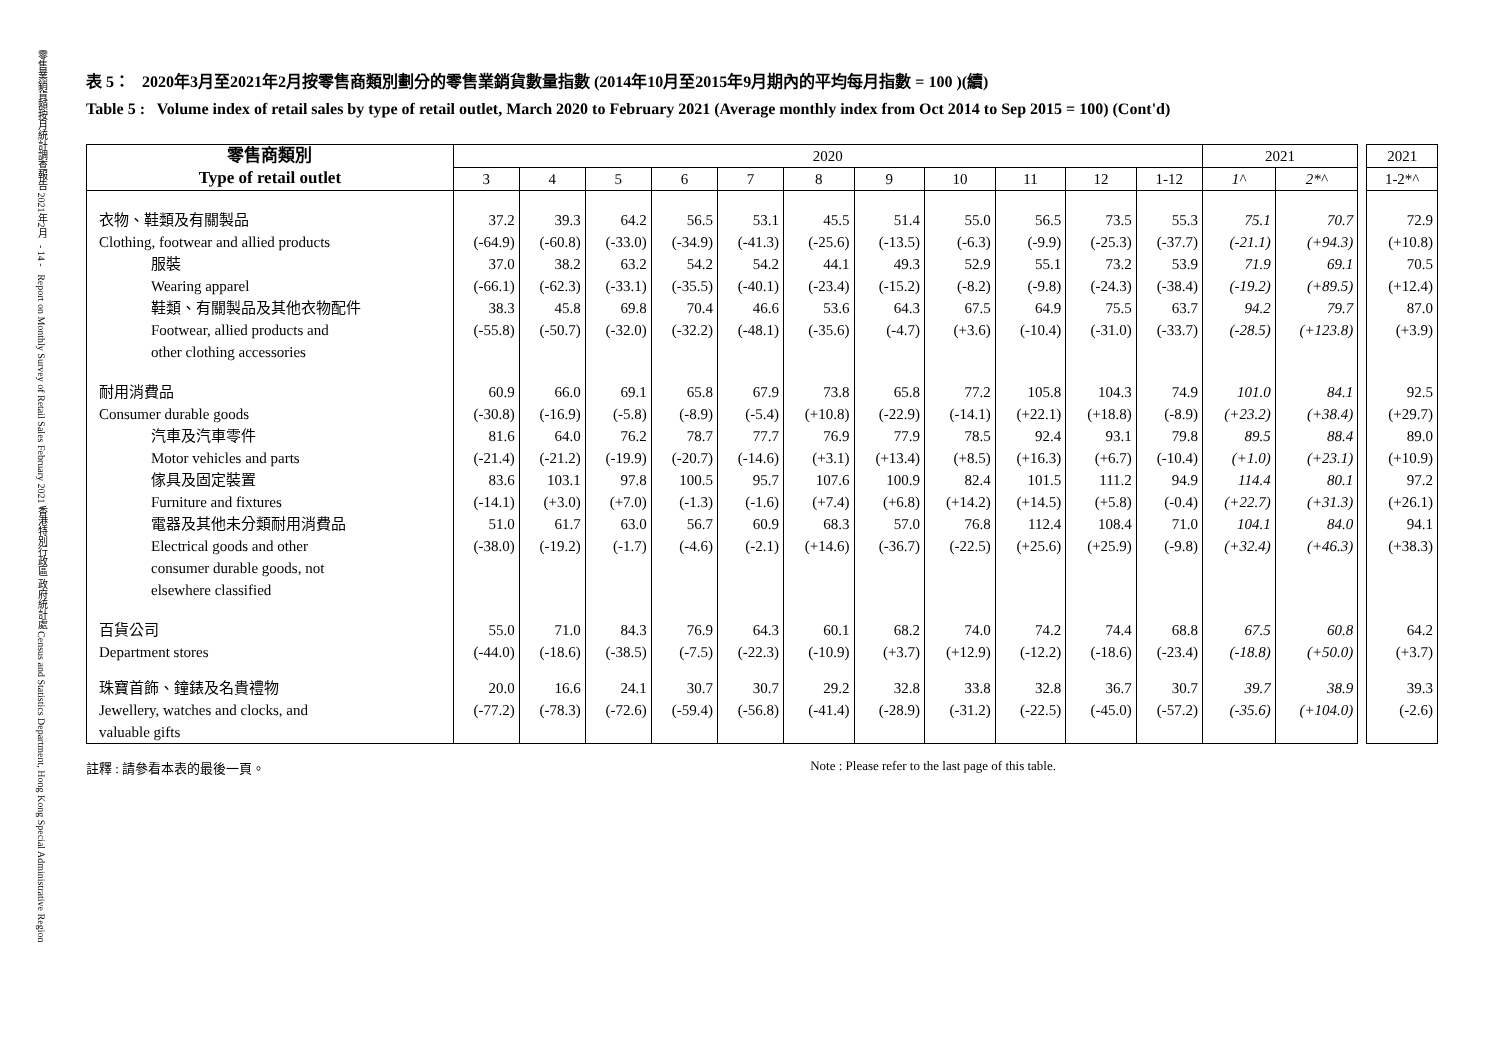零售業銷貨額按月統計調查報告 2021年2月 - 14 - Report on Monthly Survey of Retail Sales February 2021 香港特別行政區 政府統計處 Census and Statistics Department, Hong Kong Special Administrative Region
表 5： 2020年3月至2021年2月按零售商類別劃分的零售業銷貨數量指數 (2014年10月至2015年9月期內的平均每月指數 = 100 )(續)
Table 5 : Volume index of retail sales by type of retail outlet, March 2020 to February 2021 (Average monthly index from Oct 2014 to Sep 2015 = 100) (Cont'd)
| 零售商類別 Type of retail outlet | 2020 | | | | | | | | | | | 2021 | | | 2021 |
| --- | --- | --- | --- | --- | --- | --- | --- | --- | --- | --- | --- | --- | --- | --- | --- |
| | 3 | 4 | 5 | 6 | 7 | 8 | 9 | 10 | 11 | 12 | 1-12 | 1^ | 2*^ | | 1-2*^ |
| 衣物、鞋類及有關製品 Clothing, footwear and allied products | 37.2 (-64.9) | 39.3 (-60.8) | 64.2 (-33.0) | 56.5 (-34.9) | 53.1 (-41.3) | 45.5 (-25.6) | 51.4 (-13.5) | 55.0 (-6.3) | 56.5 (-9.9) | 73.5 (-25.3) | 55.3 (-37.7) | 75.1 (-21.1) | 70.7 (+94.3) | | 72.9 (+10.8) |
| 服裝 Wearing apparel | 37.0 (-66.1) | 38.2 (-62.3) | 63.2 (-33.1) | 54.2 (-35.5) | 54.2 (-40.1) | 44.1 (-23.4) | 49.3 (-15.2) | 52.9 (-8.2) | 55.1 (-9.8) | 73.2 (-24.3) | 53.9 (-38.4) | 71.9 (-19.2) | 69.1 (+89.5) | | 70.5 (+12.4) |
| 鞋類、有關製品及其他衣物配件 Footwear, allied products and other clothing accessories | 38.3 (-55.8) | 45.8 (-50.7) | 69.8 (-32.0) | 70.4 (-32.2) | 46.6 (-48.1) | 53.6 (-35.6) | 64.3 (-4.7) | 67.5 (+3.6) | 64.9 (-10.4) | 75.5 (-31.0) | 63.7 (-33.7) | 94.2 (-28.5) | 79.7 (+123.8) | | 87.0 (+3.9) |
| 耐用消費品 Consumer durable goods | 60.9 (-30.8) | 66.0 (-16.9) | 69.1 (-5.8) | 65.8 (-8.9) | 67.9 (-5.4) | 73.8 (+10.8) | 65.8 (-22.9) | 77.2 (-14.1) | 105.8 (+22.1) | 104.3 (+18.8) | 74.9 (-8.9) | 101.0 (+23.2) | 84.1 (+38.4) | | 92.5 (+29.7) |
| 汽車及汽車零件 Motor vehicles and parts | 81.6 (-21.4) | 64.0 (-21.2) | 76.2 (-19.9) | 78.7 (-20.7) | 77.7 (-14.6) | 76.9 (+3.1) | 77.9 (+13.4) | 78.5 (+8.5) | 92.4 (+16.3) | 93.1 (+6.7) | 79.8 (-10.4) | 89.5 (+1.0) | 88.4 (+23.1) | | 89.0 (+10.9) |
| 傢具及固定裝置 Furniture and fixtures | 83.6 (-14.1) | 103.1 (+3.0) | 97.8 (+7.0) | 100.5 (-1.3) | 95.7 (-1.6) | 107.6 (+7.4) | 100.9 (+6.8) | 82.4 (+14.2) | 101.5 (+14.5) | 111.2 (+5.8) | 94.9 (-0.4) | 114.4 (+22.7) | 80.1 (+31.3) | | 97.2 (+26.1) |
| 電器及其他未分類耐用消費品 Electrical goods and other consumer durable goods, not elsewhere classified | 51.0 (-38.0) | 61.7 (-19.2) | 63.0 (-1.7) | 56.7 (-4.6) | 60.9 (-2.1) | 68.3 (+14.6) | 57.0 (-36.7) | 76.8 (-22.5) | 112.4 (+25.6) | 108.4 (+25.9) | 71.0 (-9.8) | 104.1 (+32.4) | 84.0 (+46.3) | | 94.1 (+38.3) |
| 百貨公司 Department stores | 55.0 (-44.0) | 71.0 (-18.6) | 84.3 (-38.5) | 76.9 (-7.5) | 64.3 (-22.3) | 60.1 (-10.9) | 68.2 (+3.7) | 74.0 (+12.9) | 74.2 (-12.2) | 74.4 (-18.6) | 68.8 (-23.4) | 67.5 (-18.8) | 60.8 (+50.0) | | 64.2 (+3.7) |
| 珠寶首飾、鐘錶及名貴禮物 Jewellery, watches and clocks, and valuable gifts | 20.0 (-77.2) | 16.6 (-78.3) | 24.1 (-72.6) | 30.7 (-59.4) | 30.7 (-56.8) | 29.2 (-41.4) | 32.8 (-28.9) | 33.8 (-31.2) | 32.8 (-22.5) | 36.7 (-45.0) | 30.7 (-57.2) | 39.7 (-35.6) | 38.9 (+104.0) | | 39.3 (-2.6) |
註釋 : 請參看本表的最後一頁。 Note : Please refer to the last page of this table.